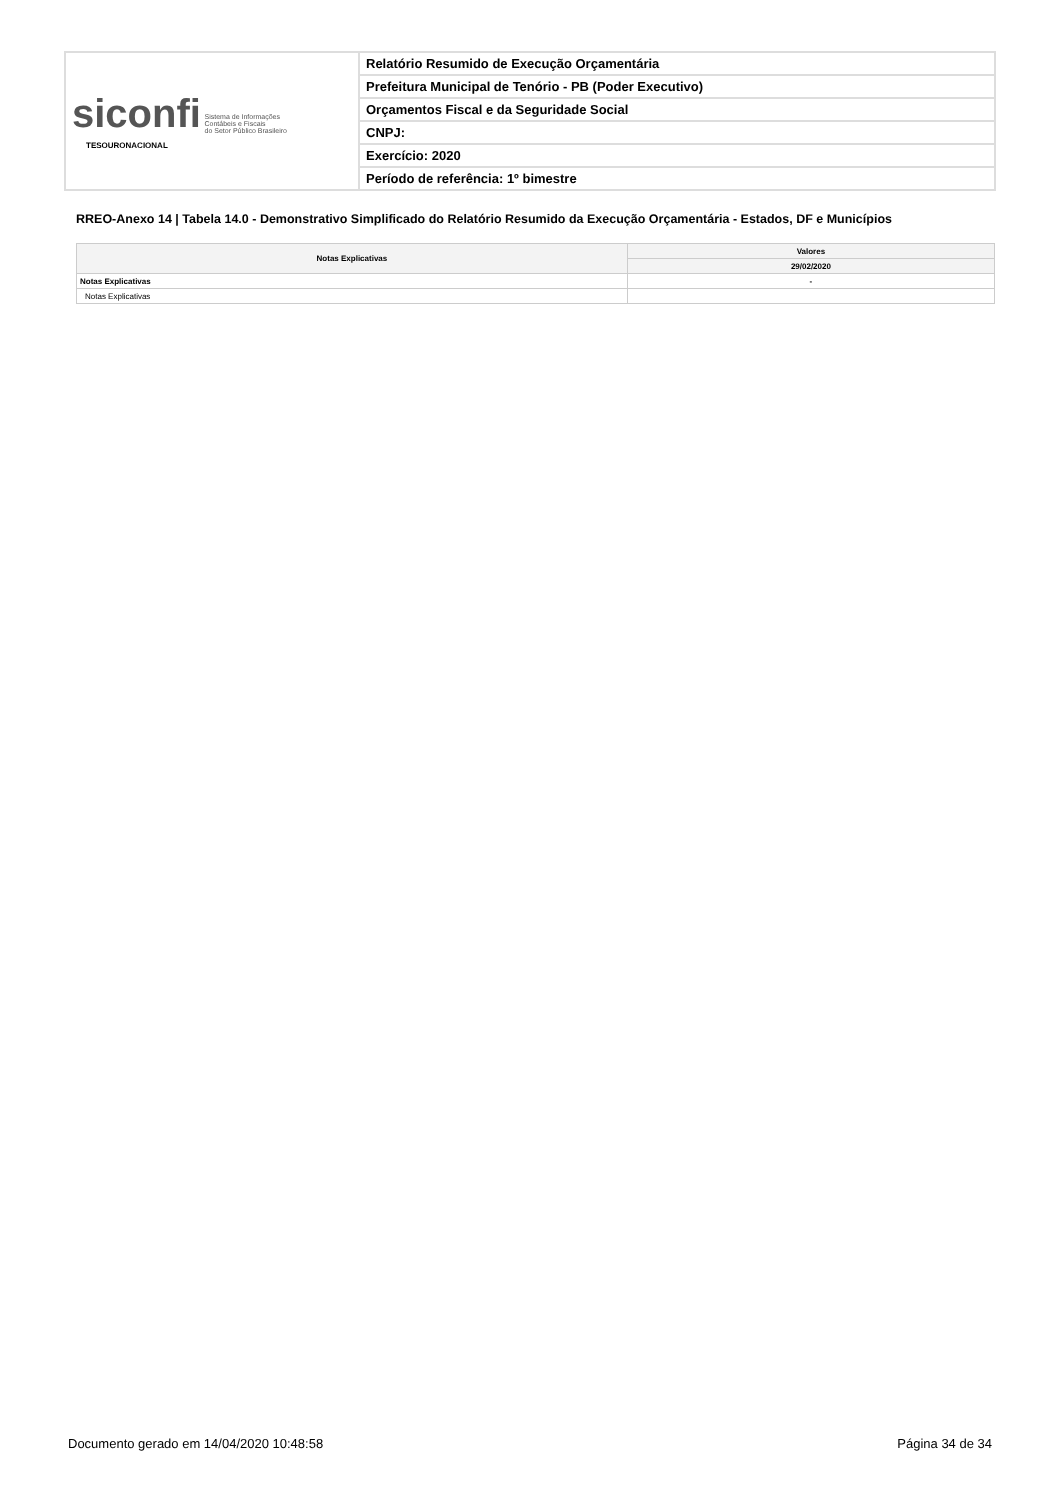| siconfi Sistema de Informações Contábeis e Fiscais do Setor Público Brasileiro TESOURONACIONAL | Relatório Resumido de Execução Orçamentária |
| | Prefeitura Municipal de Tenório - PB (Poder Executivo) |
| | Orçamentos Fiscal e da Seguridade Social |
| | CNPJ: |
| | Exercício: 2020 |
| | Período de referência: 1º bimestre |
RREO-Anexo 14 | Tabela 14.0 - Demonstrativo Simplificado do Relatório Resumido da Execução Orçamentária - Estados, DF e Municípios
| Notas Explicativas | Valores |
| --- | --- |
| | 29/02/2020 |
| Notas Explicativas | - |
| Notas Explicativas | |
Documento gerado em 14/04/2020 10:48:58 Página 34 de 34